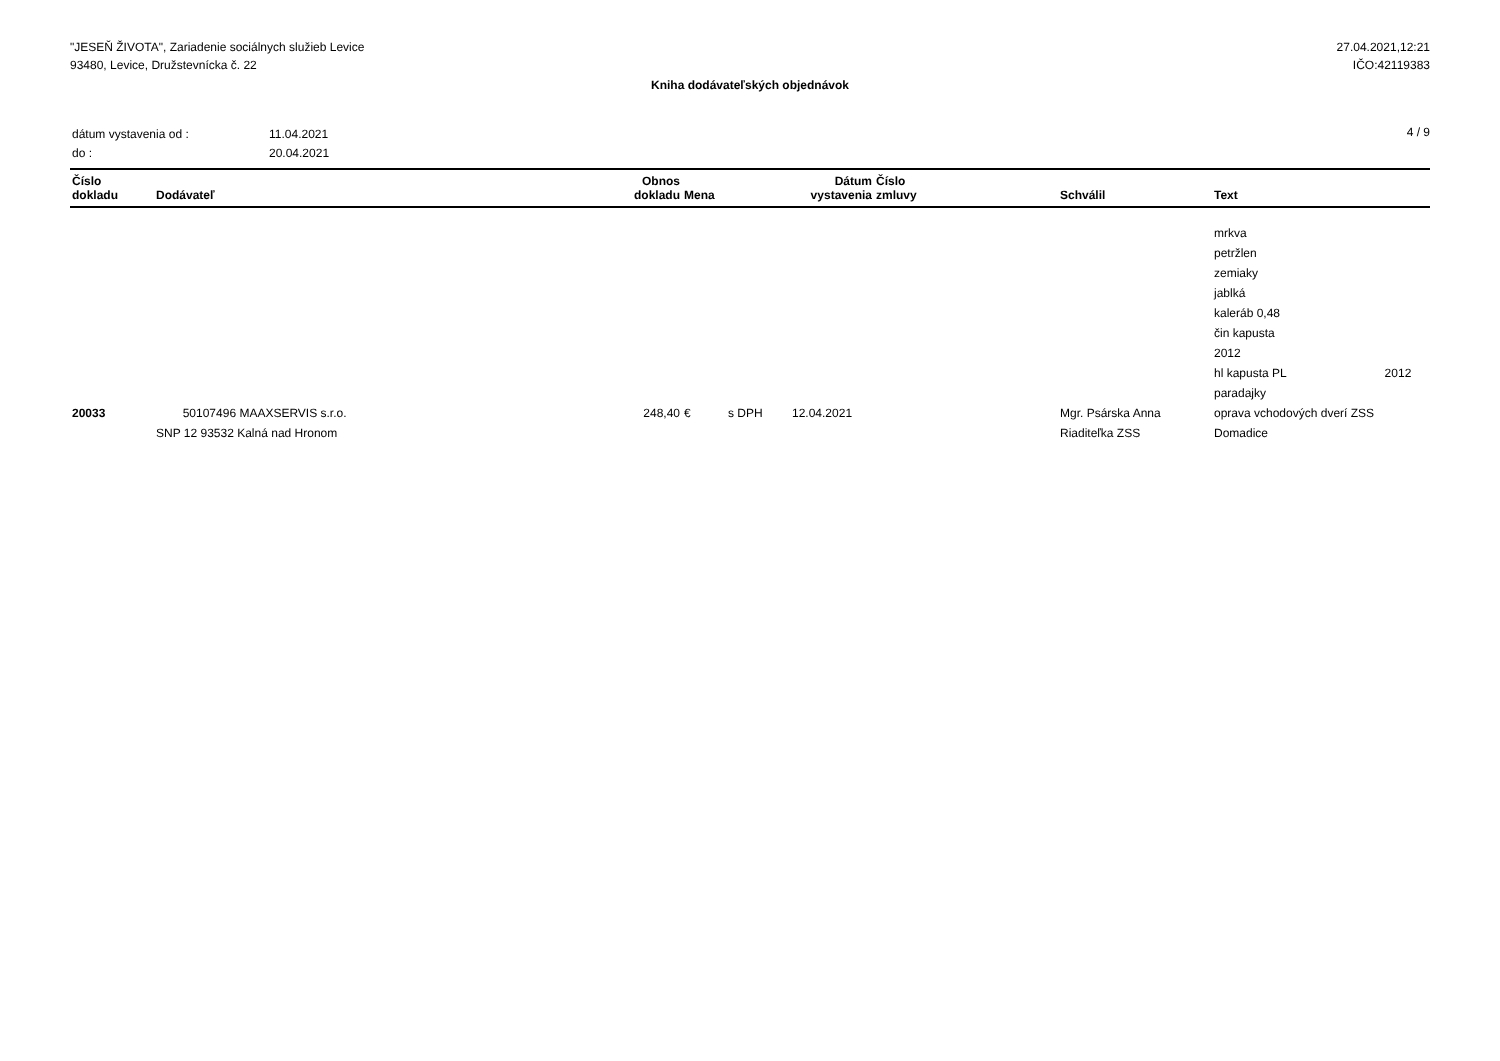"JESEŇ ŽIVOTA", Zariadenie sociálnych služieb Levice
93480, Levice, Družstevnícka č. 22
27.04.2021,12:21
IČO:42119383
Kniha dodávateľských objednávok
| dátum vystavenia od : | 11.04.2021 |
| do : | 20.04.2021 |
4 / 9
| Číslo dokladu | Dodávateľ | Obnos dokladu | Mena | | Dátum vystavenia | Číslo zmluvy | Schválil | Text |
| --- | --- | --- | --- | --- | --- | --- | --- | --- |
| | | | | | | | | mrkva petržlen zemiaky jablká kaleráb 0,48 čin kapusta 2012 hl kapusta PL 2012 paradajky |
| 20033 | 50107496 MAAXSERVIS s.r.o. SNP 12 93532 Kalná nad Hronom | 248,40 | € | s DPH | 12.04.2021 | | Mgr. Psárska Anna Riaditeľka ZSS | oprava vchodových dverí ZSS Domadice |